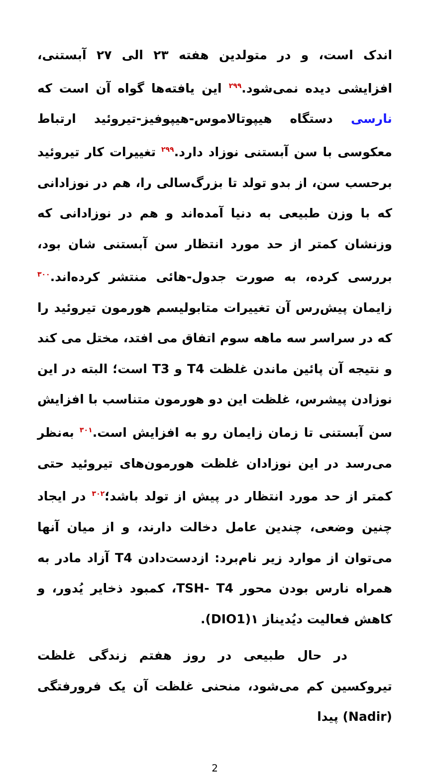اندک است، و در متولدین هفته ۲۳ الی ۲۷ آبستنی، افزایشی دیده نمی‌شود.<sup>۲۹۹</sup> این یافته‌ها گواه آن است که نارسی دستگاه هیپوتالاموس-هیپوفیز-تیروئید ارتباط معکوسی با سن آبستنی نوزاد دارد.<sup>۲۹۹</sup> تغییرات کار تیروئید برحسب سن، از بدو تولد تا بزرگ‌سالی را، هم در نوزادانی که با وزن طبیعی به دنیا آمده‌اند و هم در نوزادانی که وزنشان کمتر از حد مورد انتظار سن آبستنی شان بود، بررسی کرده، به صورت جدول-هائی منتشر کرده‌اند.<sup>۳۰۰</sup> زایمان پیش‌رس آن تغییرات متابولیسم هورمون تیروئید را که در سراسر سه ماهه سوم اتفاق می افتد، مختل می کند و نتیجه آن پائین ماندن غلظت T4 و T3 است؛ البته در این نوزادن پیشرس، غلظت این دو هورمون متناسب با افزایش سن آبستنی تا زمان زایمان رو به افزایش است.<sup>۳۰۱</sup> به‌نظر می‌رسد در این نوزادان غلظت هورمون‌های تیروئید حتی کمتر از حد مورد انتظار در پیش از تولد باشد؛<sup>۳۰۲</sup> در ایجاد چنین وضعی، چندین عامل دخالت دارند، و از میان آنها می‌توان از موارد زیر نام‌برد: ازدست‌دادن T4 آزاد مادر به همراه نارس بودن محور TSH- T4، کمبود ذخایر یُدور، و کاهش فعالیت دیُدیناز ۱(DIO1).
در حال طبیعی در روز هفتم زندگی غلظت تیروکسین کم می‌شود، منحنی غلظت آن یک فرورفتگی (Nadir) پیدا
2